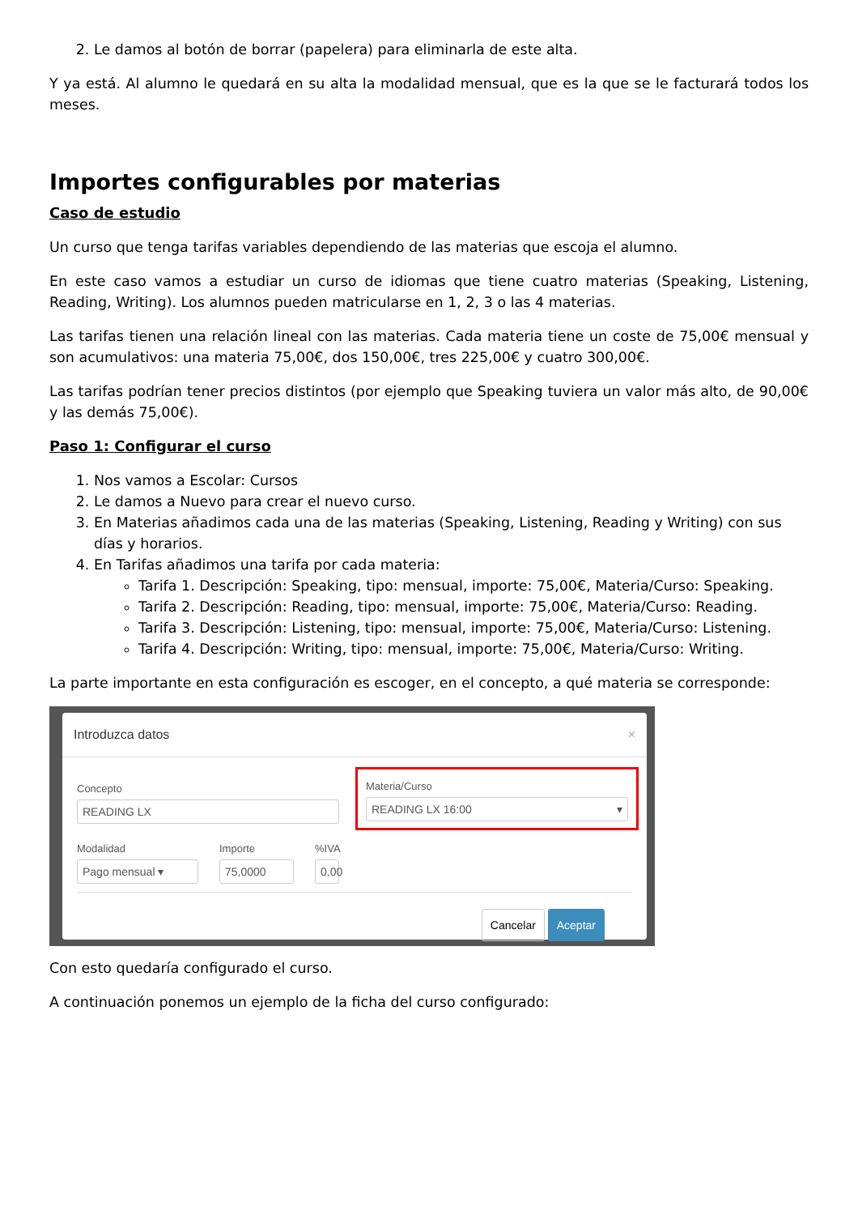2. Le damos al botón de borrar (papelera) para eliminarla de este alta.
Y ya está. Al alumno le quedará en su alta la modalidad mensual, que es la que se le facturará todos los meses.
Importes configurables por materias
Caso de estudio
Un curso que tenga tarifas variables dependiendo de las materias que escoja el alumno.
En este caso vamos a estudiar un curso de idiomas que tiene cuatro materias (Speaking, Listening, Reading, Writing). Los alumnos pueden matricularse en 1, 2, 3 o las 4 materias.
Las tarifas tienen una relación lineal con las materias. Cada materia tiene un coste de 75,00€ mensual y son acumulativos: una materia 75,00€, dos 150,00€, tres 225,00€ y cuatro 300,00€.
Las tarifas podrían tener precios distintos (por ejemplo que Speaking tuviera un valor más alto, de 90,00€ y las demás 75,00€).
Paso 1: Configurar el curso
1. Nos vamos a Escolar: Cursos
2. Le damos a Nuevo para crear el nuevo curso.
3. En Materias añadimos cada una de las materias (Speaking, Listening, Reading y Writing) con sus días y horarios.
4. En Tarifas añadimos una tarifa por cada materia:
Tarifa 1. Descripción: Speaking, tipo: mensual, importe: 75,00€, Materia/Curso: Speaking.
Tarifa 2. Descripción: Reading, tipo: mensual, importe: 75,00€, Materia/Curso: Reading.
Tarifa 3. Descripción: Listening, tipo: mensual, importe: 75,00€, Materia/Curso: Listening.
Tarifa 4. Descripción: Writing, tipo: mensual, importe: 75,00€, Materia/Curso: Writing.
La parte importante en esta configuración es escoger, en el concepto, a qué materia se corresponde:
Introduzca datos ×
Concepto
READING LX
Materia/Curso
READING LX 16:00 ▾
Modalidad
Pago mensual ▾
Importe
75,0000
%IVA
0,00
Cancelar Aceptar
Con esto quedaría configurado el curso.
A continuación ponemos un ejemplo de la ficha del curso configurado: